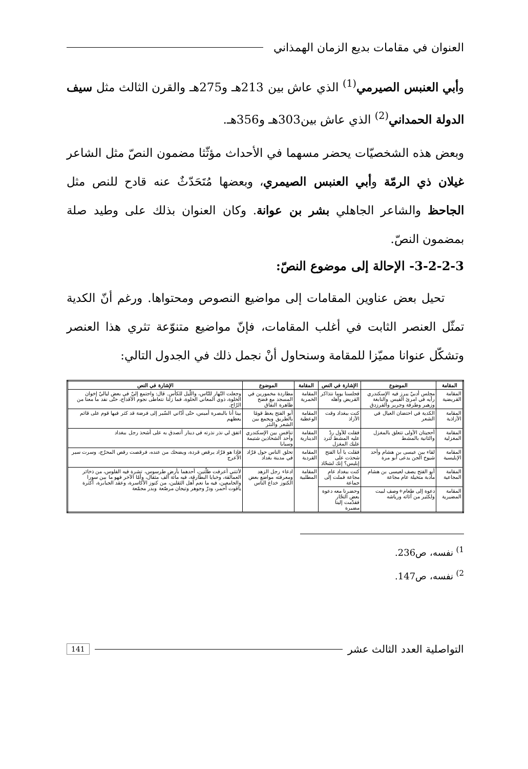العنوان في مقامات بديع الزمان الهمذاني
وأبي العنبس الصيرمي<sup>(1)</sup> الذي عاش بين 213هـ و275هـ والقرن الثالث مثل سيف الدولة الحمداني<sup>(2)</sup> الذي عاش بين303هـ و356هـ.
وبعض هذه الشخصيّات يحضر مسهما في الأحداث مؤثّثا مضمون النصّ مثل الشاعر غيلان ذي الرمّة وأبي العنبس الصيمري، وبعضها مُتَحَدّثٌ عنه قادح للنص مثل الجاحظ والشاعر الجاهلي بشر بن عوانة. وكان العنوان بذلك على وطيد صلة بمضمون النصّ.
3-2-2-3- الإحالة إلى موضوع النصّ:
تحيل بعض عناوين المقامات إلى مواضيع النصوص ومحتواها. ورغم أنّ الكدية تمثّل العنصر الثابت في أغلب المقامات، فإنّ مواضيع متنوّعة تثري هذا العنصر وتشكّل عنوانا مميّزا للمقامة وسنحاول أنْ نجمل ذلك في الجدول التالي:
| المقامة | الموضوع | الإشارة في النص | المقامة | الموضوع | الإشارة في النص |
| --- | --- | --- | --- | --- | --- |
| المقامة القريضية | مجلس أدبيّ يبرز فيه الإسكندري رأيه في امرئ القيس والنابغة وزهير وطرفة وجرير والفرزدق | فجلسنا يوما نتذاكر القريض وأهله | المقامة الخمرية | مطاردة مخمورين في المسجد مع فضح ظاهرة النفاق | وجعلت النّهار للنّاس، واللّيل للكأس. قال: واجتمع إليّ في بعض لياليّ إخوان الخلوة، ذوي المعاني الحلوة، فما زلنا نتعاطى نجوم الأقداح، حتّى نفد ما معنا من الرّاح. |
| المقامة الأزاذية | الكدية في احتضان العيال في الشعر | كنت ببغداد وقت الأزاذ | المقامة الوعظية | أبو الفتح يعظ قومًا بالطريق ويجمع بين الشعر والنثر | بينا أنا بالبصرة أميس، حتّى أدّاني السّير إلى فرضة قد كثر فيها قوم على قائم يعظهم |
| المقامة المغزلية | أحجيتان الأولى تتعلق بالمغزل والثانية بالمشط | فقلت للأول ردّ عليه المشط لترد عليك المغزل | المقامة الدينارية | تنافس بين الإسكندري وأحد الشحاذين شتيمة وسبابا | اتفق لي نذر نذرته في دينار أتصدق به على أشحذ رجل ببغداد |
| المقامة الإبليسية | لقاء بين عيسى بن هشام وأحد شيوخ الجن يدعى أبو مرة | فقلت يا أبا الفتح شحذت على إبليس؟ إنك لشحّاذ | المقامة القردية | تحلق الناس حول قرّاد في مدينة بغداد | فإذا هو قرّاد يرقص قردة، ويضحك من عنده، فرقصت رقص المحرّج، وسرت سير الأعرج |
| المقامة المجاعية | أبو الفتح يصف لعيسى بن هشام مأدبة متخيلة عام مجاعة | كنت ببغداد عام مجاعة فملت إلى جماعة | المقامة المطلبية | ادعاء رجل الزهد ومعرفته مواضع بعض الكنوز خداع الناس | لأتتني أعرفت طلّتين، أحدهما بأرض طرسوس، تشرة فيه الفلوس، من ذخائر العمالقة، وخبايا البطارقة، فيه مائة ألف مثقال، وأمّا الآخر فهو ما بين سورا والجامعين، فيه ما نعم أهل الثقلين، من كنوز الأكاسرة، وعقد الجبابرة، أكثرة ياقوت أحمر، ودرّ وجوهر وتيجان مرصّعة وبدر مجمّعة |
| المقامة المضيرية | دعوة إلى طعام+وصف لبيت ولكثير من آثاثه ورياشه | وحضرنا معه دعوة بعض التجّار فقدّمت إلينا مضيرة | | | |
<sup>1)</sup> نفسه، ص236.
<sup>2)</sup> نفسه، ص147.
التواصلية العدد الثالث عشر 141